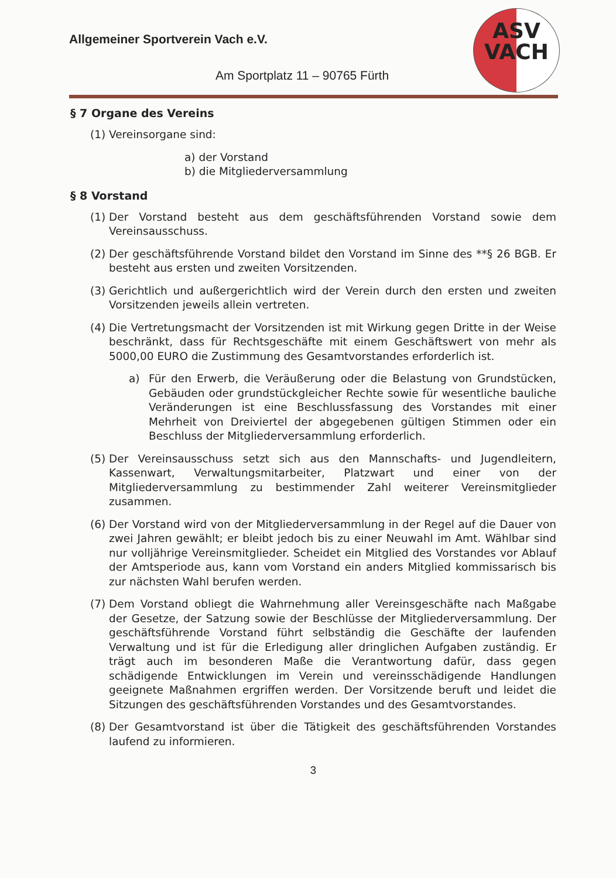Allgemeiner Sportverein Vach e.V.
Am Sportplatz 11 – 90765 Fürth
ASV
VACH
§ 7 Organe des Vereins
(1) Vereinsorgane sind:
a) der Vorstand
b) die Mitgliederversammlung
§ 8 Vorstand
(1) Der Vorstand besteht aus dem geschäftsführenden Vorstand sowie dem Vereinsausschuss.
(2) Der geschäftsführende Vorstand bildet den Vorstand im Sinne des **§ 26 BGB. Er besteht aus ersten und zweiten Vorsitzenden.
(3) Gerichtlich und außergerichtlich wird der Verein durch den ersten und zweiten Vorsitzenden jeweils allein vertreten.
(4) Die Vertretungsmacht der Vorsitzenden ist mit Wirkung gegen Dritte in der Weise beschränkt, dass für Rechtsgeschäfte mit einem Geschäftswert von mehr als 5000,00 EURO die Zustimmung des Gesamtvorstandes erforderlich ist.
a) Für den Erwerb, die Veräußerung oder die Belastung von Grundstücken, Gebäuden oder grundstückgleicher Rechte sowie für wesentliche bauliche Veränderungen ist eine Beschlussfassung des Vorstandes mit einer Mehrheit von Dreiviertel der abgegebenen gültigen Stimmen oder ein Beschluss der Mitgliederversammlung erforderlich.
(5) Der Vereinsausschuss setzt sich aus den Mannschafts- und Jugendleitern, Kassenwart, Verwaltungsmitarbeiter, Platzwart und einer von der Mitgliederversammlung zu bestimmender Zahl weiterer Vereinsmitglieder zusammen.
(6) Der Vorstand wird von der Mitgliederversammlung in der Regel auf die Dauer von zwei Jahren gewählt; er bleibt jedoch bis zu einer Neuwahl im Amt. Wählbar sind nur volljährige Vereinsmitglieder. Scheidet ein Mitglied des Vorstandes vor Ablauf der Amtsperiode aus, kann vom Vorstand ein anders Mitglied kommissarisch bis zur nächsten Wahl berufen werden.
(7) Dem Vorstand obliegt die Wahrnehmung aller Vereinsgeschäfte nach Maßgabe der Gesetze, der Satzung sowie der Beschlüsse der Mitgliederversammlung. Der geschäftsführende Vorstand führt selbständig die Geschäfte der laufenden Verwaltung und ist für die Erledigung aller dringlichen Aufgaben zuständig. Er trägt auch im besonderen Maße die Verantwortung dafür, dass gegen schädigende Entwicklungen im Verein und vereinsschädigende Handlungen geeignete Maßnahmen ergriffen werden. Der Vorsitzende beruft und leidet die Sitzungen des geschäftsführenden Vorstandes und des Gesamtvorstandes.
(8) Der Gesamtvorstand ist über die Tätigkeit des geschäftsführenden Vorstandes laufend zu informieren.
3